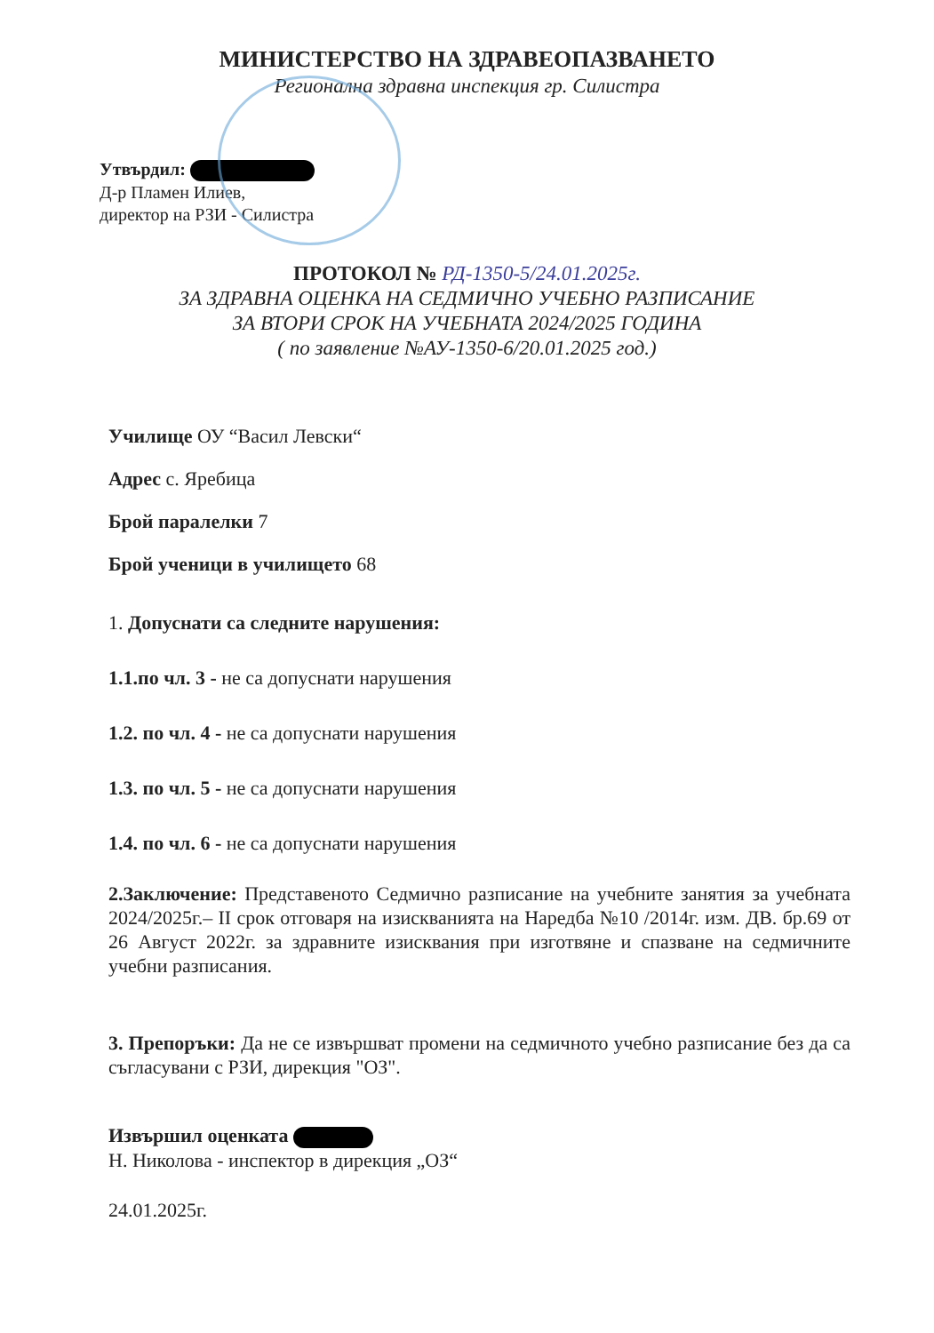МИНИСТЕРСТВО НА ЗДРАВЕОПАЗВАНЕТО
Регионална здравна инспекция гр. Силистра
Утвърдил:
Д-р Пламен Илиев,
директор на РЗИ - Силистра
ПРОТОКОЛ № РД-1350-5/24.01.2025г.
ЗА ЗДРАВНА ОЦЕНКА НА СЕДМИЧНО УЧЕБНО РАЗПИСАНИЕ
ЗА ВТОРИ СРОК НА УЧЕБНАТА 2024/2025 ГОДИНА
( по заявление №АУ-1350-6/20.01.2025 год.)
Училище ОУ “Васил Левски“
Адрес с. Яребица
Брой паралелки 7
Брой ученици в училището 68
1. Допуснати са следните нарушения:
1.1.по чл. 3 - не са допуснати нарушения
1.2. по чл. 4 - не са допуснати нарушения
1.3. по чл. 5 - не са допуснати нарушения
1.4. по чл. 6 - не са допуснати нарушения
2.Заключение: Представеното Седмично разписание на учебните занятия за учебната 2024/2025г.– II срок отговаря на изискванията на Наредба №10 /2014г. изм. ДВ. бр.69 от 26 Август 2022г. за здравните изисквания при изготвяне и спазване на седмичните учебни разписания.
3. Препоръки: Да не се извършват промени на седмичното учебно разписание без да са съгласувани с РЗИ, дирекция "ОЗ".
Извършил оценката
Н. Николова - инспектор в дирекция „ОЗ“
24.01.2025г.